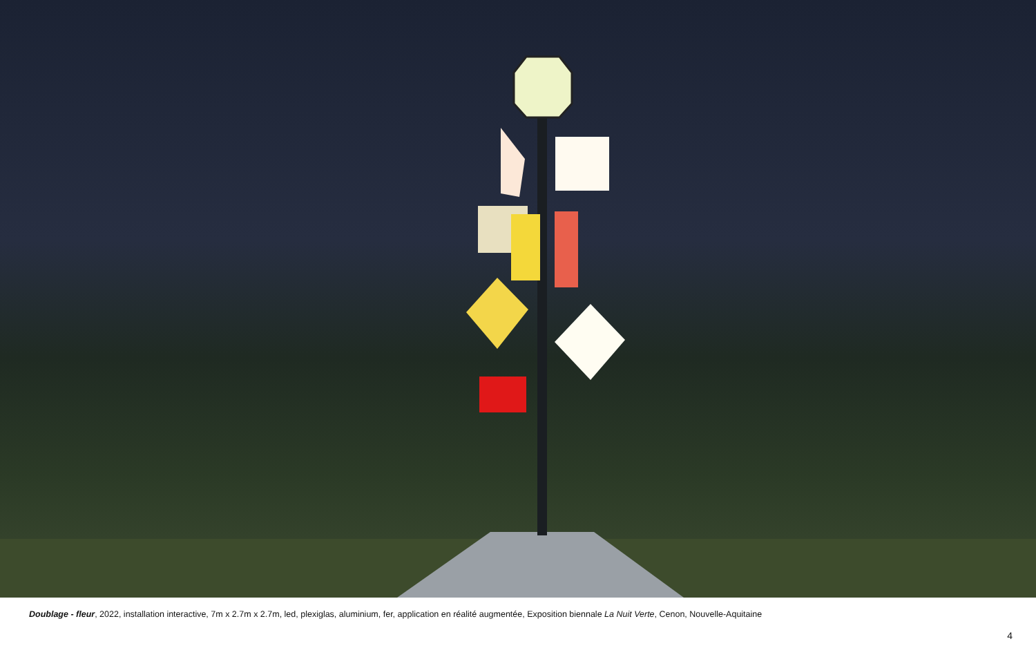Doublage - fleur, 2022, installation interactive, 7m x 2.7m x 2.7m, led, plexiglas, aluminium, fer, application en réalité augmentée, Exposition biennale La Nuit Verte, Cenon, Nouvelle-Aquitaine
4